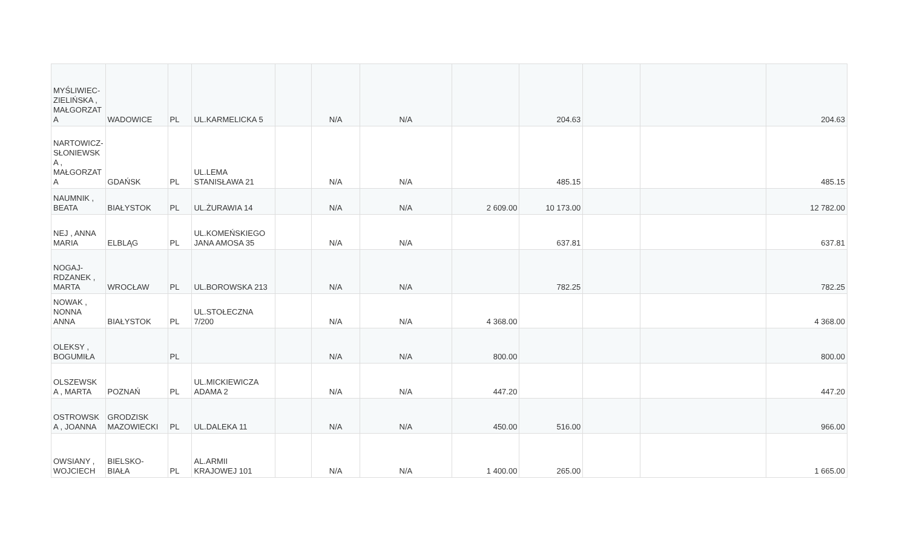| MYŚLIWIEC- ZIELIŃSKA , MAŁGORZAT A | WADOWICE | PL | UL.KARMELICKA 5 | | N/A | N/A | | 204.63 | | | 204.63 |
| NARTOWICZ- SŁONIEWSK A , MAŁGORZAT A | GDAŃSK | PL | UL.LEMA STANISŁAWA 21 | | N/A | N/A | | 485.15 | | | 485.15 |
| NAUMNIK , BEATA | BIAŁYSTOK | PL | UL.ŻURAWIA 14 | | N/A | N/A | 2 609.00 | 10 173.00 | | | 12 782.00 |
| NEJ , ANNA MARIA | ELBLĄG | PL | UL.KOMEŃSKIEGO JANA AMOSA 35 | | N/A | N/A | | 637.81 | | | 637.81 |
| NOGAJ- RDZANEK , MARTA | WROCŁAW | PL | UL.BOROWSKA 213 | | N/A | N/A | | 782.25 | | | 782.25 |
| NOWAK , NONNA ANNA | BIAŁYSTOK | PL | UL.STOŁECZNA 7/200 | | N/A | N/A | 4 368.00 | | | | 4 368.00 |
| OLEKSY , BOGUMIŁA | | PL | | | N/A | N/A | 800.00 | | | | 800.00 |
| OLSZEWSK A , MARTA | POZNAŃ | PL | UL.MICKIEWICZA ADAMA 2 | | N/A | N/A | 447.20 | | | | 447.20 |
| OSTROWSK A , JOANNA | GRODZISK MAZOWIECKI | PL | UL.DALEKA 11 | | N/A | N/A | 450.00 | 516.00 | | | 966.00 |
| OWSIANY , WOJCIECH | BIELSKO- BIAŁA | PL | AL.ARMII KRAJOWEJ 101 | | N/A | N/A | 1 400.00 | 265.00 | | | 1 665.00 |